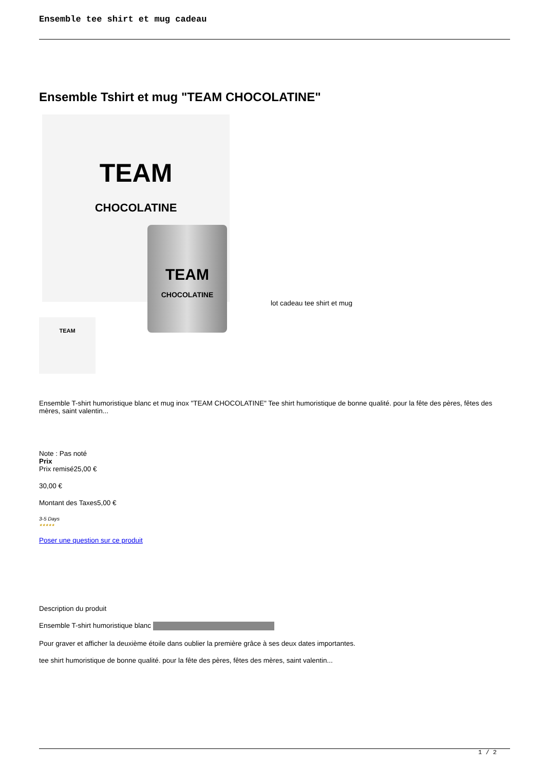Ensemble tee shirt et mug cadeau
Ensemble Tshirt et mug "TEAM CHOCOLATINE"
TEAM
CHOCOLATINE
TEAM
CHOCOLATINE
lot cadeau tee shirt et mug
TEAM
Ensemble T-shirt humoristique blanc et mug inox "TEAM CHOCOLATINE" Tee shirt humoristique de bonne qualité. pour la fête des pères, fêtes des mères, saint valentin...
Note : Pas noté
Prix
Prix remisé25,00 €
30,00 €
Montant des Taxes5,00 €
3-5 Days
★★★★★
Poser une question sur ce produit
Description du produit
Ensemble T-shirt humoristique blanc
Pour graver et afficher la deuxième étoile dans oublier la première grâce à ses deux dates importantes.
tee shirt humoristique de bonne qualité. pour la fête des pères, fêtes des mères, saint valentin...
1 / 2